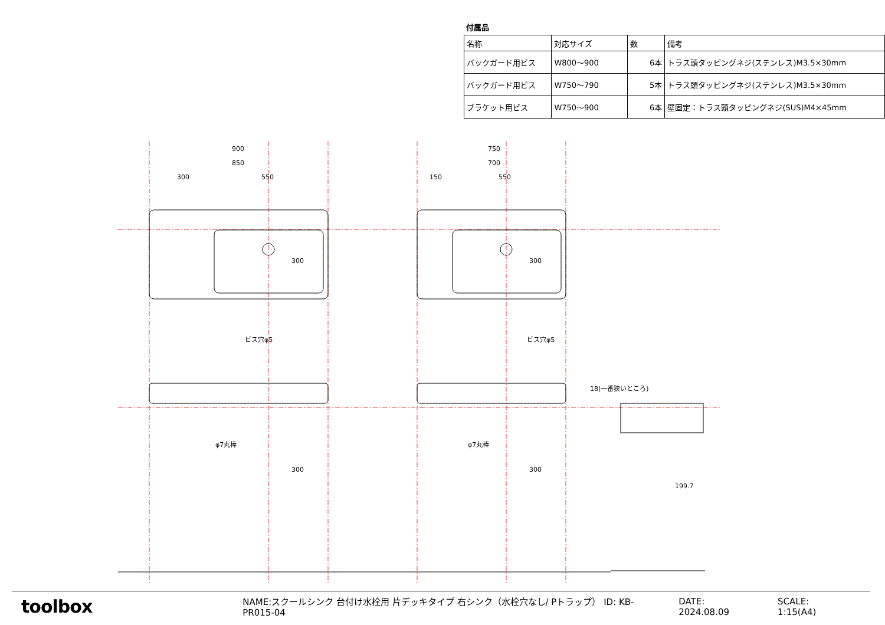付属品
| 名称 | 対応サイズ | 数 | 備考 |
| --- | --- | --- | --- |
| バックガード用ビス | W800～900 | 6本 | トラス頭タッピングネジ(ステンレス)M3.5×30mm |
| バックガード用ビス | W750～790 | 5本 | トラス頭タッピングネジ(ステンレス)M3.5×30mm |
| ブラケット用ビス | W750～900 | 6本 | 壁固定：トラス頭タッピングネジ(SUS)M4×45mm |
900
850
300
550
750
700
150
550
300
300
ビス穴φ5
ビス穴φ5
φ7丸棒
φ7丸棒
300
300
18(一番狭いところ)
199.7
toolbox
NAME:スクールシンク 台付け水栓用 片デッキタイプ 右シンク（水栓穴なし/ Pトラップ） ID: KB-PR015-04 DATE: 2024.08.09 SCALE: 1:15(A4)